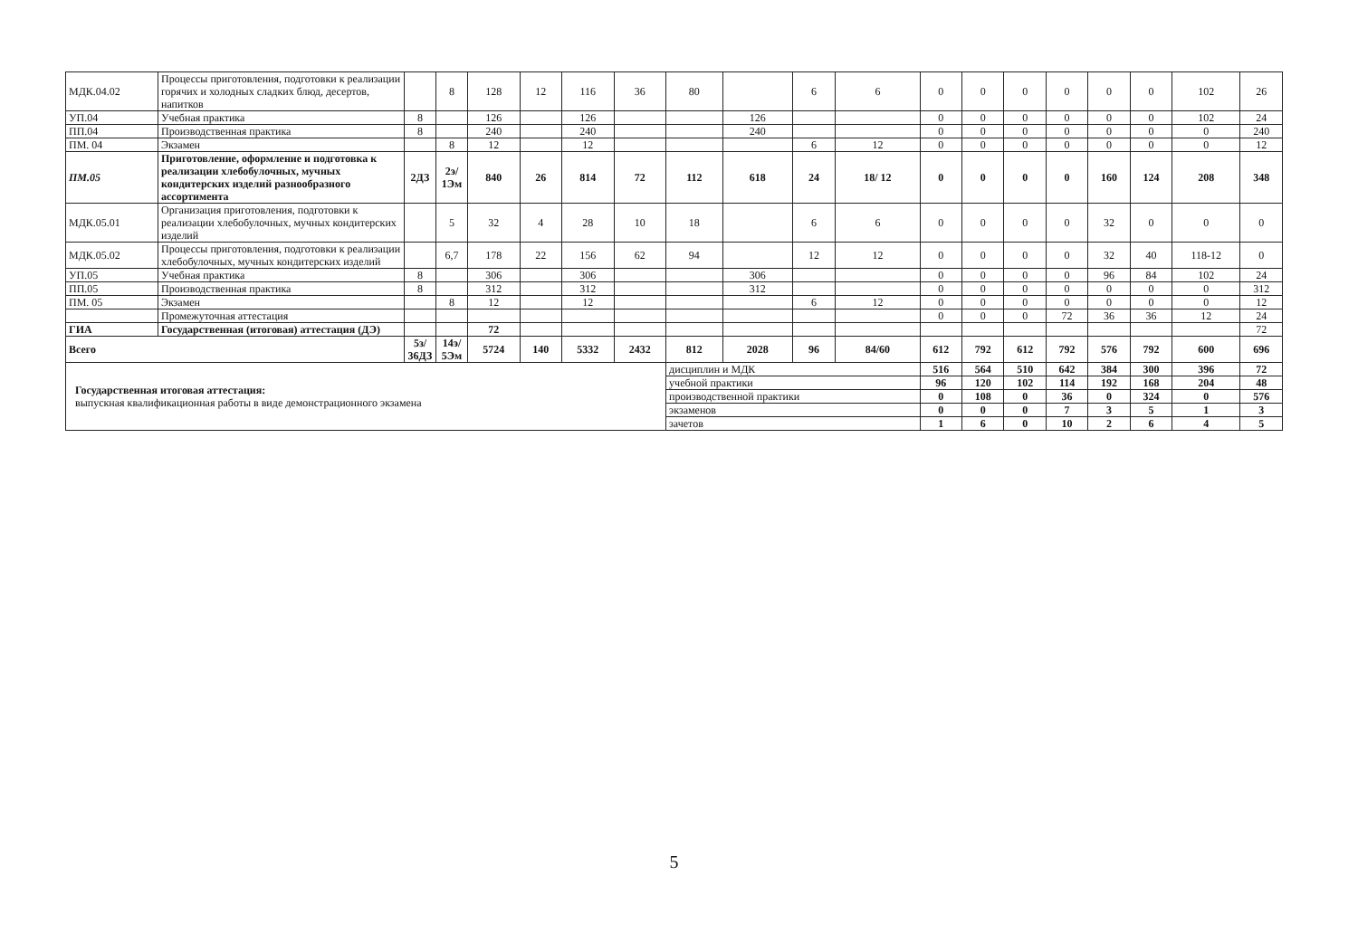| МДК.04.02 | Процессы приготовления, подготовки к реализации горячих и холодных сладких блюд, десертов, напитков | | 8 | 128 | 12 | 116 | 36 | 80 | | 6 | 6 | 0 | 0 | 0 | 0 | 0 | 0 | 102 | 26 |
| УП.04 | Учебная практика | 8 | | 126 | | 126 | | | 126 | | | 0 | 0 | 0 | 0 | 0 | 0 | 102 | 24 |
| ПП.04 | Производственная практика | 8 | | 240 | | 240 | | | 240 | | | 0 | 0 | 0 | 0 | 0 | 0 | 0 | 240 |
| ПМ. 04 | Экзамен | | 8 | 12 | | 12 | | | | 6 | 12 | 0 | 0 | 0 | 0 | 0 | 0 | 0 | 12 |
| ПМ.05 | Приготовление, оформление и подготовка к реализации хлебобулочных, мучных кондитерских изделий разнообразного ассортимента | 2ДЗ | 2э/ 1Эм | 840 | 26 | 814 | 72 | 112 | 618 | 24 | 18/ 12 | 0 | 0 | 0 | 0 | 160 | 124 | 208 | 348 |
| МДК.05.01 | Организация приготовления, подготовки к реализации хлебобулочных, мучных кондитерских изделий | | 5 | 32 | 4 | 28 | 10 | 18 | | 6 | 6 | 0 | 0 | 0 | 0 | 32 | 0 | 0 | 0 |
| МДК.05.02 | Процессы приготовления, подготовки к реализации хлебобулочных, мучных кондитерских изделий | | 6,7 | 178 | 22 | 156 | 62 | 94 | | 12 | 12 | 0 | 0 | 0 | 0 | 32 | 40 | 118-12 | 0 |
| УП.05 | Учебная практика | 8 | | 306 | | 306 | | | 306 | | | 0 | 0 | 0 | 0 | 96 | 84 | 102 | 24 |
| ПП.05 | Производственная практика | 8 | | 312 | | 312 | | | 312 | | | 0 | 0 | 0 | 0 | 0 | 0 | 0 | 312 |
| ПМ. 05 | Экзамен | | 8 | 12 | | 12 | | | | 6 | 12 | 0 | 0 | 0 | 0 | 0 | 0 | 0 | 12 |
| | Промежуточная аттестация | | | | | | | | | | | 0 | 0 | 0 | 72 | 36 | 36 | 12 | 24 |
| ГИА | Государственная (итоговая) аттестация (ДЭ) | | | 72 | | | | | | | | | | | | | | | 72 |
| Всего | | 5з/ 36ДЗ | 14э/ 5Эм | 5724 | 140 | 5332 | 2432 | 812 | 2028 | 96 | 84/60 | 612 | 792 | 612 | 792 | 576 | 792 | 600 | 696 |
| Государственная итоговая аттестация: выпускная квалификационная работы в виде демонстрационного экзамена | | | | | | | | дисциплин и МДК | | | | 516 | 564 | 510 | 642 | 384 | 300 | 396 | 72 |
| | | | | | | | | учебной практики | | | | 96 | 120 | 102 | 114 | 192 | 168 | 204 | 48 |
| | | | | | | | | производственной практики | | | | 0 | 108 | 0 | 36 | 0 | 324 | 0 | 576 |
| | | | | | | | | экзаменов | | | | 0 | 0 | 0 | 7 | 3 | 5 | 1 | 3 |
| | | | | | | | | зачетов | | | | 1 | 6 | 0 | 10 | 2 | 6 | 4 | 5 |
5